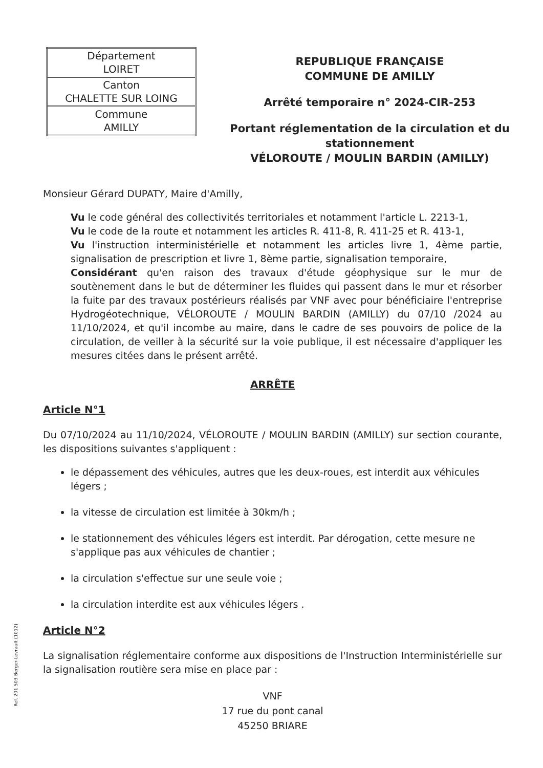| Département LOIRET |
| Canton CHALETTE SUR LOING |
| Commune AMILLY |
REPUBLIQUE FRANÇAISE
COMMUNE DE AMILLY
Arrêté temporaire n° 2024-CIR-253
Portant réglementation de la circulation et du stationnement
VÉLOROUTE / MOULIN BARDIN (AMILLY)
Monsieur Gérard DUPATY, Maire d'Amilly,
Vu le code général des collectivités territoriales et notamment l'article L. 2213-1,
Vu le code de la route et notamment les articles R. 411-8, R. 411-25 et R. 413-1,
Vu l'instruction interministérielle et notamment les articles livre 1, 4ème partie, signalisation de prescription et livre 1, 8ème partie, signalisation temporaire,
Considérant qu'en raison des travaux d'étude géophysique sur le mur de soutènement dans le but de déterminer les fluides qui passent dans le mur et résorber la fuite par des travaux postérieurs réalisés par VNF avec pour bénéficiaire l'entreprise Hydrogéotechnique, VÉLOROUTE / MOULIN BARDIN (AMILLY) du 07/10 /2024 au 11/10/2024, et qu'il incombe au maire, dans le cadre de ses pouvoirs de police de la circulation, de veiller à la sécurité sur la voie publique, il est nécessaire d'appliquer les mesures citées dans le présent arrêté.
ARRÊTE
Article N°1
Du 07/10/2024 au 11/10/2024, VÉLOROUTE / MOULIN BARDIN (AMILLY) sur section courante, les dispositions suivantes s'appliquent :
le dépassement des véhicules, autres que les deux-roues, est interdit aux véhicules légers ;
la vitesse de circulation est limitée à 30km/h ;
le stationnement des véhicules légers est interdit. Par dérogation, cette mesure ne s'applique pas aux véhicules de chantier ;
la circulation s'effectue sur une seule voie ;
la circulation interdite est aux véhicules légers .
Article N°2
La signalisation réglementaire conforme aux dispositions de l'Instruction Interministérielle sur la signalisation routière sera mise en place par :
VNF
17 rue du pont canal
45250 BRIARE
Ref. 201 503 Berger-Levrault (1012)